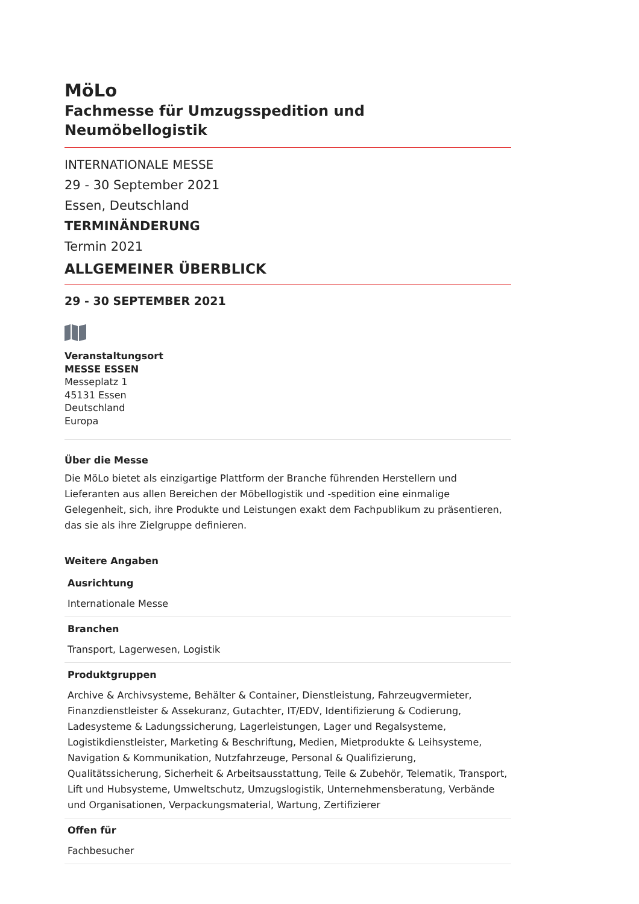MöLo
Fachmesse für Umzugsspedition und Neumöbellogistik
INTERNATIONALE MESSE
29 - 30 September 2021
Essen, Deutschland
TERMINÄNDERUNG
Termin 2021
ALLGEMEINER ÜBERBLICK
29 - 30 SEPTEMBER 2021
Veranstaltungsort
MESSE ESSEN
Messeplatz 1
45131 Essen
Deutschland
Europa
Über die Messe
Die MöLo bietet als einzigartige Plattform der Branche führenden Herstellern und Lieferanten aus allen Bereichen der Möbellogistik und -spedition eine einmalige Gelegenheit, sich, ihre Produkte und Leistungen exakt dem Fachpublikum zu präsentieren, das sie als ihre Zielgruppe definieren.
Weitere Angaben
| Ausrichtung |
| --- |
| Internationale Messe |
| Branchen |
| Transport, Lagerwesen, Logistik |
| Produktgruppen |
| Archive & Archivsysteme, Behälter & Container, Dienstleistung, Fahrzeugvermieter, Finanzdienstleister & Assekuranz, Gutachter, IT/EDV, Identifizierung & Codierung, Ladesysteme & Ladungssicherung, Lagerleistungen, Lager und Regalsysteme, Logistikdienstleister, Marketing & Beschriftung, Medien, Mietprodukte & Leihsysteme, Navigation & Kommunikation, Nutzfahrzeuge, Personal & Qualifizierung, Qualitätssicherung, Sicherheit & Arbeitsausstattung, Teile & Zubehör, Telematik, Transport, Lift und Hubsysteme, Umweltschutz, Umzugslogistik, Unternehmensberatung, Verbände und Organisationen, Verpackungsmaterial, Wartung, Zertifizierer |
| Offen für |
| Fachbesucher |